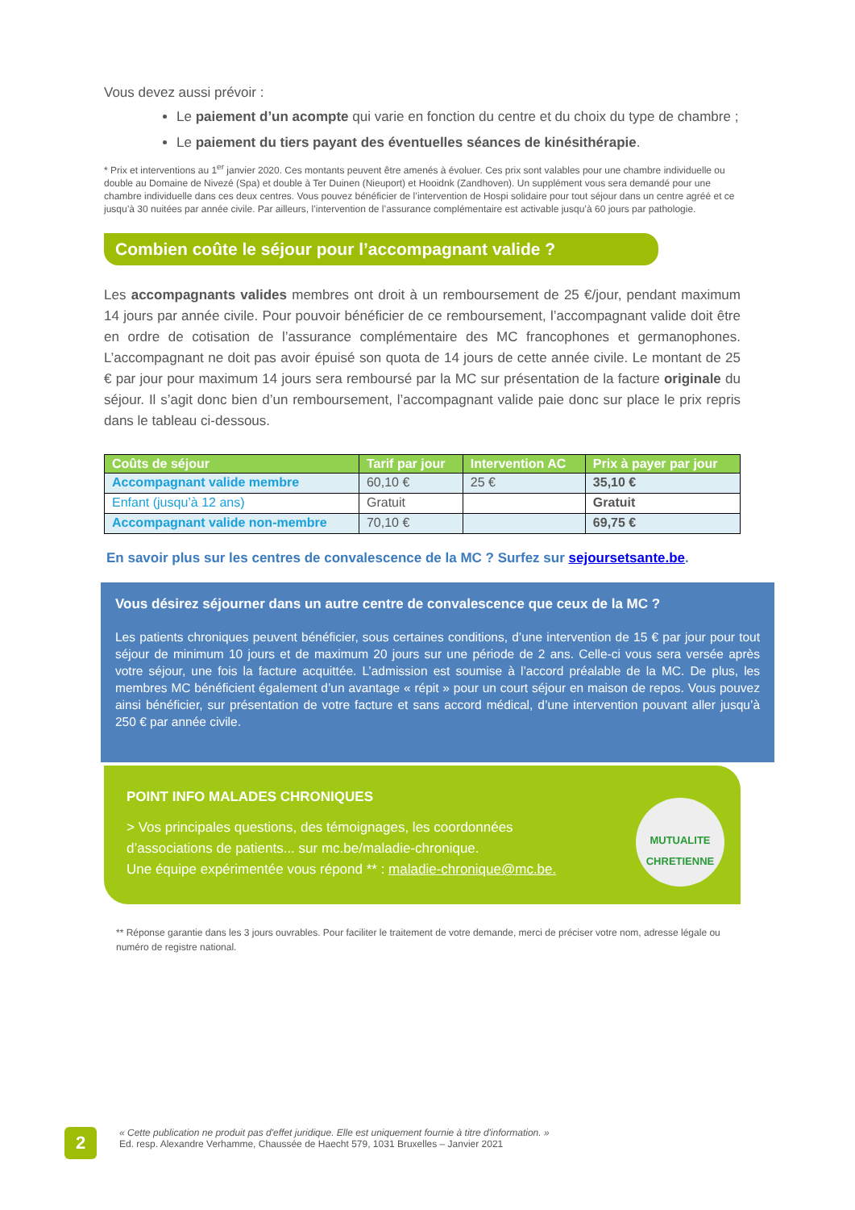Vous devez aussi prévoir :
Le paiement d’un acompte qui varie en fonction du centre et du choix du type de chambre ;
Le paiement du tiers payant des éventuelles séances de kinésithérapie.
* Prix et interventions au 1<sup>er</sup> janvier 2020. Ces montants peuvent être amenés à évoluer. Ces prix sont valables pour une chambre individuelle ou double au Domaine de Nivezé (Spa) et double à Ter Duinen (Nieuport) et Hooidnk (Zandhoven). Un supplément vous sera demandé pour une chambre individuelle dans ces deux centres. Vous pouvez bénéficier de l’intervention de Hospi solidaire pour tout séjour dans un centre agréé et ce jusqu’à 30 nuitées par année civile. Par ailleurs, l’intervention de l’assurance complémentaire est activable jusqu’à 60 jours par pathologie.
Combien coûte le séjour pour l’accompagnant valide ?
Les accompagnants valides membres ont droit à un remboursement de 25 €/jour, pendant maximum 14 jours par année civile. Pour pouvoir bénéficier de ce remboursement, l’accompagnant valide doit être en ordre de cotisation de l’assurance complémentaire des MC francophones et germanophones. L’accompagnant ne doit pas avoir épuisé son quota de 14 jours de cette année civile. Le montant de 25 € par jour pour maximum 14 jours sera remboursé par la MC sur présentation de la facture originale du séjour. Il s’agit donc bien d’un remboursement, l’accompagnant valide paie donc sur place le prix repris dans le tableau ci-dessous.
| Coûts de séjour | Tarif par jour | Intervention AC | Prix à payer par jour |
| --- | --- | --- | --- |
| Accompagnant valide membre | 60,10 € | 25 € | 35,10 € |
| Enfant (jusqu’à 12 ans) | Gratuit | | Gratuit |
| Accompagnant valide non-membre | 70,10 € | | 69,75 € |
En savoir plus sur les centres de convalescence de la MC ? Surfez sur sejoursetsante.be.
Vous désirez séjourner dans un autre centre de convalescence que ceux de la MC ?
Les patients chroniques peuvent bénéficier, sous certaines conditions, d’une intervention de 15 € par jour pour tout séjour de minimum 10 jours et de maximum 20 jours sur une période de 2 ans. Celle-ci vous sera versée après votre séjour, une fois la facture acquittée. L’admission est soumise à l’accord préalable de la MC. De plus, les membres MC bénéficient également d’un avantage « répit » pour un court séjour en maison de repos. Vous pouvez ainsi bénéficier, sur présentation de votre facture et sans accord médical, d’une intervention pouvant aller jusqu’à 250 € par année civile.
POINT INFO MALADES CHRONIQUES
> Vos principales questions, des témoignages, les coordonnées
d’associations de patients... sur mc.be/maladie-chronique.
Une équipe expérimentée vous répond ** : maladie-chronique@mc.be.
MUTUALITE CHRETIENNE
** Réponse garantie dans les 3 jours ouvrables. Pour faciliter le traitement de votre demande, merci de préciser votre nom, adresse légale ou numéro de registre national.
2
« Cette publication ne produit pas d'effet juridique. Elle est uniquement fournie à titre d'information. »
Ed. resp. Alexandre Verhamme, Chaussée de Haecht 579, 1031 Bruxelles – Janvier 2021